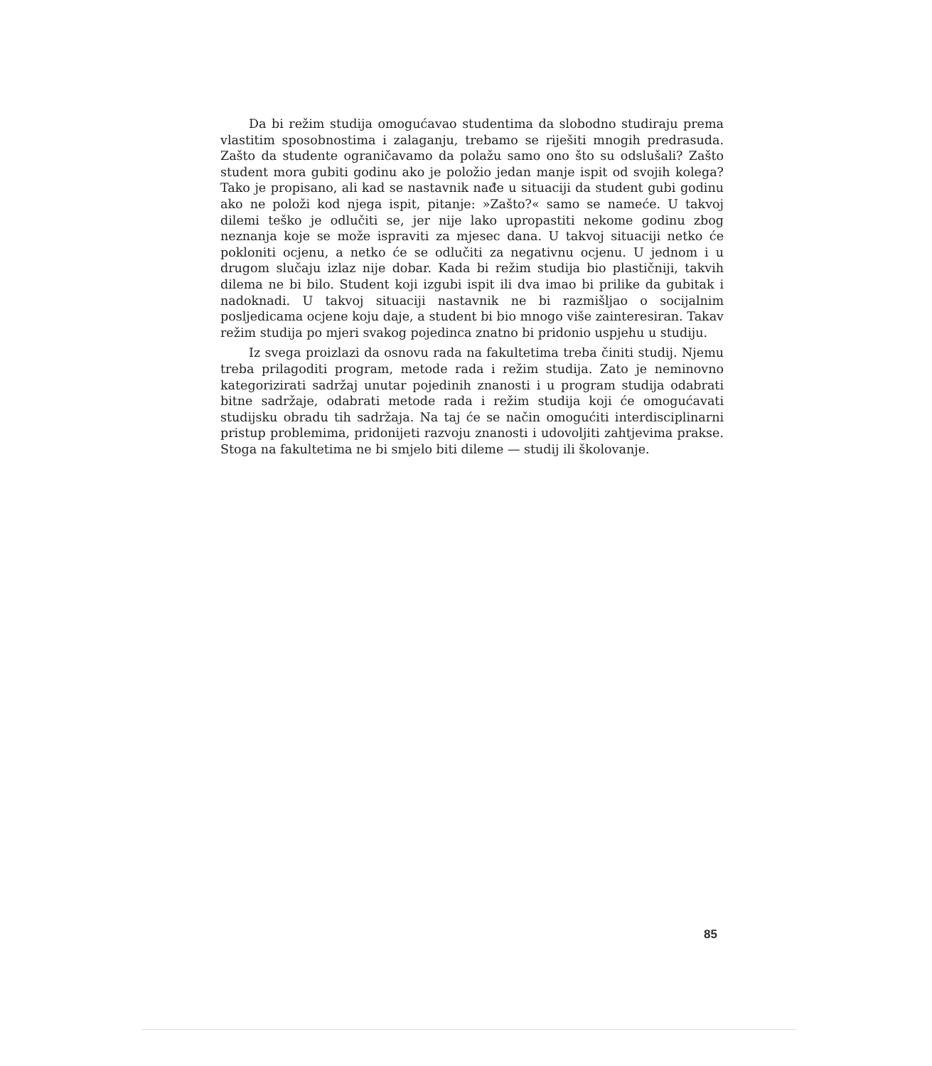Da bi režim studija omogućavao studentima da slobodno studiraju prema vlastitim sposobnostima i zalaganju, trebamo se riješiti mnogih predrasuda. Zašto da studente ograničavamo da polažu samo ono što su odslušali? Zašto student mora gubiti godinu ako je položio jedan manje ispit od svojih kolega? Tako je propisano, ali kad se nastavnik nađe u situaciji da student gubi godinu ako ne položi kod njega ispit, pitanje: »Zašto?« samo se nameće. U takvoj dilemi teško je odlučiti se, jer nije lako upropastiti nekome godinu zbog neznanja koje se može ispraviti za mjesec dana. U takvoj situaciji netko će pokloniti ocjenu, a netko će se odlučiti za negativnu ocjenu. U jednom i u drugom slučaju izlaz nije dobar. Kada bi režim studija bio plastičniji, takvih dilema ne bi bilo. Student koji izgubi ispit ili dva imao bi prilike da gubitak i nadoknadi. U takvoj situaciji nastavnik ne bi razmišljao o socijalnim posljedicama ocjene koju daje, a student bi bio mnogo više zainteresiran. Takav režim studija po mjeri svakog pojedinca znatno bi pridonio uspjehu u studiju.
Iz svega proizlazi da osnovu rada na fakultetima treba činiti studij. Njemu treba prilagoditi program, metode rada i režim studija. Zato je neminovno kategorizirati sadržaj unutar pojedinih znanosti i u program studija odabrati bitne sadržaje, odabrati metode rada i režim studija koji će omogućavati studijsku obradu tih sadržaja. Na taj će se način omogućiti interdisciplinarni pristup problemima, pridonijeti razvoju znanosti i udovoljiti zahtjevima prakse. Stoga na fakultetima ne bi smjelo biti dileme — studij ili školovanje.
85